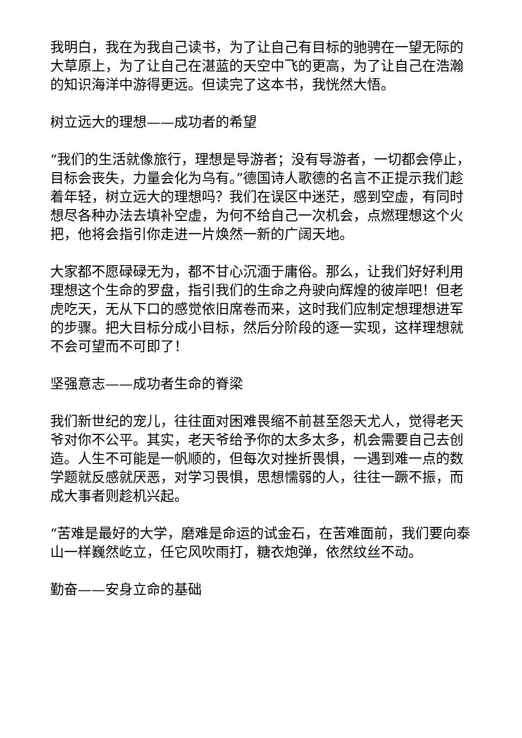我明白，我在为我自己读书，为了让自己有目标的驰骋在一望无际的大草原上，为了让自己在湛蓝的天空中飞的更高，为了让自己在浩瀚的知识海洋中游得更远。但读完了这本书，我恍然大悟。
树立远大的理想——成功者的希望
“我们的生活就像旅行，理想是导游者；没有导游者，一切都会停止，目标会丧失，力量会化为乌有。”德国诗人歌德的名言不正提示我们趁着年轻，树立远大的理想吗？我们在误区中迷茫，感到空虚，有同时想尽各种办法去填补空虚，为何不给自己一次机会，点燃理想这个火把，他将会指引你走进一片焕然一新的广阔天地。
大家都不愿碌碌无为，都不甘心沉湎于庸俗。那么，让我们好好利用理想这个生命的罗盘，指引我们的生命之舟驶向辉煌的彼岸吧！但老虎吃天，无从下口的感觉依旧席卷而来，这时我们应制定想理想进军的步骤。把大目标分成小目标，然后分阶段的逐一实现，这样理想就不会可望而不可即了！
坚强意志——成功者生命的脊梁
我们新世纪的宠儿，往往面对困难畏缩不前甚至怨天尤人，觉得老天爷对你不公平。其实，老天爷给予你的太多太多，机会需要自己去创造。人生不可能是一帆顺的，但每次对挫折畏惧，一遇到难一点的数学题就反感就厌恶，对学习畏惧，思想懦弱的人，往往一蹶不振，而成大事者则趁机兴起。
“苦难是最好的大学，磨难是命运的试金石，在苦难面前，我们要向泰山一样巍然屹立，任它风吹雨打，糖衣炮弹，依然纹丝不动。
勤奋——安身立命的基础